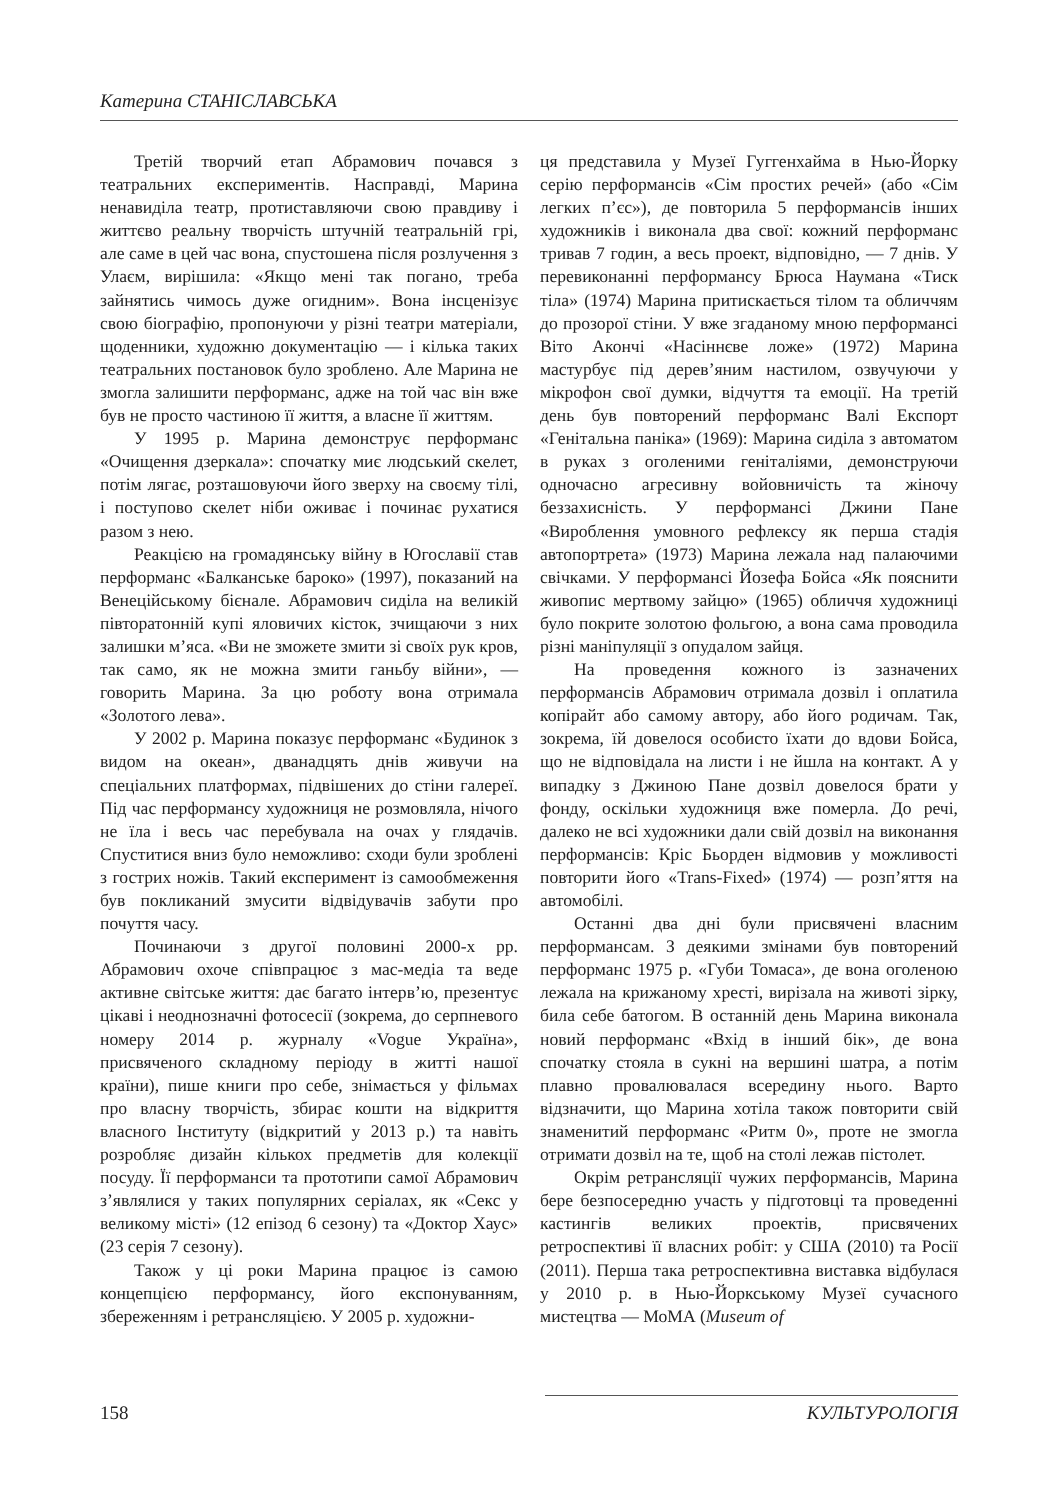Катерина СТАНІСЛАВСЬКА
Третій творчий етап Абрамович почався з театральних експериментів. Насправді, Марина ненавиділа театр, протиставляючи свою правдиву і життєво реальну творчість штучній театральній грі, але саме в цей час вона, спустошена після розлучення з Улаєм, вирішила: «Якщо мені так погано, треба зайнятись чимось дуже огидним». Вона інсценізує свою біографію, пропонуючи у різні театри матеріали, щоденники, художню документацію — і кілька таких театральних постановок було зроблено. Але Марина не змогла залишити перформанс, адже на той час він вже був не просто частиною її життя, а власне її життям.
У 1995 р. Марина демонструє перформанс «Очищення дзеркала»: спочатку миє людський скелет, потім лягає, розташовуючи його зверху на своєму тілі, і поступово скелет ніби оживає і починає рухатися разом з нею.
Реакцією на громадянську війну в Югославії став перформанс «Балканське бароко» (1997), показаний на Венеційському бієнале. Абрамович сиділа на великій півторатонній купі яловичих кісток, зчищаючи з них залишки м’яса. «Ви не зможете змити зі своїх рук кров, так само, як не можна змити ганьбу війни», — говорить Марина. За цю роботу вона отримала «Золотого лева».
У 2002 р. Марина показує перформанс «Будинок з видом на океан», дванадцять днів живучи на спеціальних платформах, підвішених до стіни галереї. Під час перформансу художниця не розмовляла, нічого не їла і весь час перебувала на очах у глядачів. Спуститися вниз було неможливо: сходи були зроблені з гострих ножів. Такий експеримент із самообмеження був покликаний змусити відвідувачів забути про почуття часу.
Починаючи з другої половині 2000-х рр. Абрамович охоче співпрацює з мас-медіа та веде активне світське життя: дає багато інтерв’ю, презентує цікаві і неоднозначні фотосесії (зокрема, до серпневого номеру 2014 р. журналу «Vogue Україна», присвяченого складному періоду в житті нашої країни), пише книги про себе, знімається у фільмах про власну творчість, збирає кошти на відкриття власного Інституту (відкритий у 2013 р.) та навіть розробляє дизайн кількох предметів для колекції посуду. Її перформанси та прототипи самої Абрамович з’являлися у таких популярних серіалах, як «Секс у великому місті» (12 епізод 6 сезону) та «Доктор Хаус» (23 серія 7 сезону).
Також у ці роки Марина працює із самою концепцією перформансу, його експонуванням, збереженням і ретрансляцією. У 2005 р. художни-
ця представила у Музеї Гуггенхайма в Нью-Йорку серію перформансів «Сім простих речей» (або «Сім легких п’єс»), де повторила 5 перформансів інших художників і виконала два свої: кожний перформанс тривав 7 годин, а весь проект, відповідно, — 7 днів. У перевиконанні перформансу Брюса Наумана «Тиск тіла» (1974) Марина притискається тілом та обличчям до прозорої стіни. У вже згаданому мною перформансі Віто Акончі «Насіннєве ложе» (1972) Марина мастурбує під дерев’яним настилом, озвучуючи у мікрофон свої думки, відчуття та емоції. На третій день був повторений перформанс Валі Експорт «Генітальна паніка» (1969): Марина сиділа з автоматом в руках з оголеними геніталіями, демонструючи одночасно агресивну войовничість та жіночу беззахисність. У перформансі Джини Пане «Вироблення умовного рефлексу як перша стадія автопортрета» (1973) Марина лежала над палаючими свічками. У перформансі Йозефа Бойса «Як пояснити живопис мертвому зайцю» (1965) обличчя художниці було покрите золотою фольгою, а вона сама проводила різні маніпуляції з опудалом зайця.
На проведення кожного із зазначених перформансів Абрамович отримала дозвіл і оплатила копірайт або самому автору, або його родичам. Так, зокрема, їй довелося особисто їхати до вдови Бойса, що не відповідала на листи і не йшла на контакт. А у випадку з Джиною Пане дозвіл довелося брати у фонду, оскільки художниця вже померла. До речі, далеко не всі художники дали свій дозвіл на виконання перформансів: Кріс Бьорден відмовив у можливості повторити його «Trans-Fixed» (1974) — розп’яття на автомобілі.
Останні два дні були присвячені власним перформансам. З деякими змінами був повторений перформанс 1975 р. «Губи Томаса», де вона оголеною лежала на крижаному хресті, вирізала на животі зірку, била себе батогом. В останній день Марина виконала новий перформанс «Вхід в інший бік», де вона спочатку стояла в сукні на вершині шатра, а потім плавно провалювалася всередину нього. Варто відзначити, що Марина хотіла також повторити свій знаменитий перформанс «Ритм 0», проте не змогла отримати дозвіл на те, щоб на столі лежав пістолет.
Окрім ретрансляції чужих перформансів, Марина бере безпосередню участь у підготовці та проведенні кастингів великих проектів, присвячених ретроспективі її власних робіт: у США (2010) та Росії (2011). Перша така ретроспективна виставка відбулася у 2010 р. в Нью-Йоркському Музеї сучасного мистецтва — МоМА (Museum of
158 КУЛЬТУРОЛОГІЯ